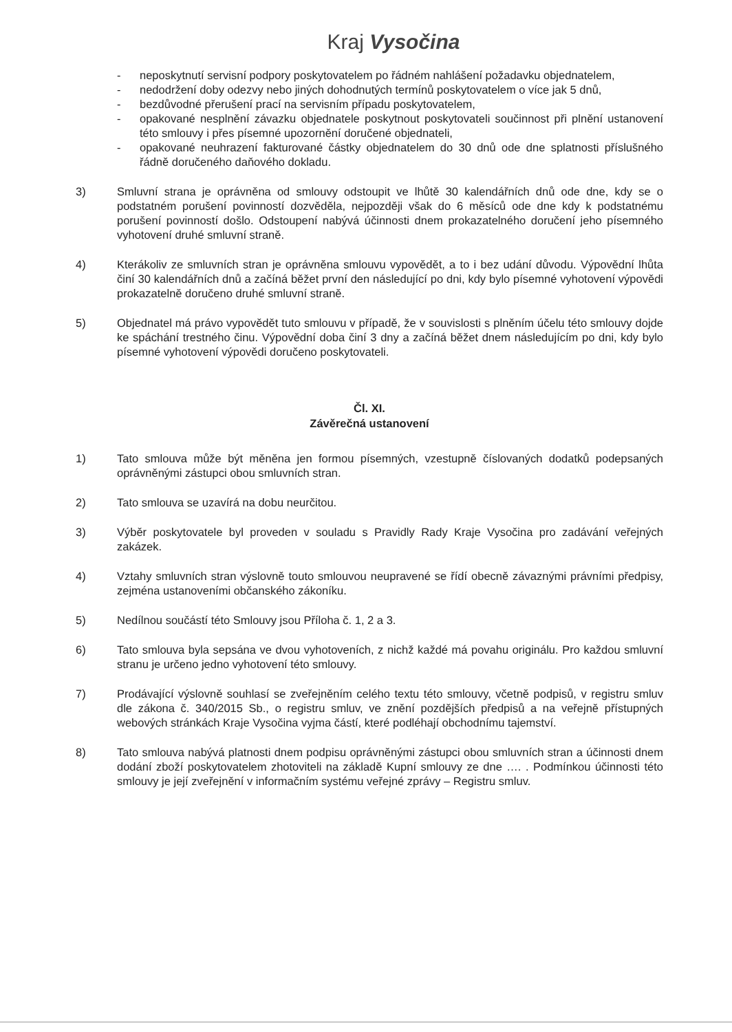Kraj Vysočina
- neposkytnutí servisní podpory poskytovatelem po řádném nahlášení požadavku objednatelem,
- nedodržení doby odezvy nebo jiných dohodnutých termínů poskytovatelem o více jak 5 dnů,
- bezdůvodné přerušení prací na servisním případu poskytovatelem,
- opakované nesplnění závazku objednatele poskytnout poskytovateli součinnost při plnění ustanovení této smlouvy i přes písemné upozornění doručené objednateli,
- opakované neuhrazení fakturované částky objednatelem do 30 dnů ode dne splatnosti příslušného řádně doručeného daňového dokladu.
3) Smluvní strana je oprávněna od smlouvy odstoupit ve lhůtě 30 kalendářních dnů ode dne, kdy se o podstatném porušení povinností dozvěděla, nejpozději však do 6 měsíců ode dne kdy k podstatnému porušení povinností došlo. Odstoupení nabývá účinnosti dnem prokazatelného doručení jeho písemného vyhotovení druhé smluvní straně.
4) Kterákoliv ze smluvních stran je oprávněna smlouvu vypovědět, a to i bez udání důvodu. Výpovědní lhůta činí 30 kalendářních dnů a začíná běžet první den následující po dni, kdy bylo písemné vyhotovení výpovědi prokazatelně doručeno druhé smluvní straně.
5) Objednatel má právo vypovědět tuto smlouvu v případě, že v souvislosti s plněním účelu této smlouvy dojde ke spáchání trestného činu. Výpovědní doba činí 3 dny a začíná běžet dnem následujícím po dni, kdy bylo písemné vyhotovení výpovědi doručeno poskytovateli.
Čl. XI.
Závěrečná ustanovení
1) Tato smlouva může být měněna jen formou písemných, vzestupně číslovaných dodatků podepsaných oprávněnými zástupci obou smluvních stran.
2) Tato smlouva se uzavírá na dobu neurčitou.
3) Výběr poskytovatele byl proveden v souladu s Pravidly Rady Kraje Vysočina pro zadávání veřejných zakázek.
4) Vztahy smluvních stran výslovně touto smlouvou neupravené se řídí obecně závaznými právními předpisy, zejména ustanoveními občanského zákoníku.
5) Nedílnou součástí této Smlouvy jsou Příloha č. 1, 2 a 3.
6) Tato smlouva byla sepsána ve dvou vyhotoveních, z nichž každé má povahu originálu. Pro každou smluvní stranu je určeno jedno vyhotovení této smlouvy.
7) Prodávající výslovně souhlasí se zveřejněním celého textu této smlouvy, včetně podpisů, v registru smluv dle zákona č. 340/2015 Sb., o registru smluv, ve znění pozdějších předpisů a na veřejně přístupných webových stránkách Kraje Vysočina vyjma částí, které podléhají obchodnímu tajemství.
8) Tato smlouva nabývá platnosti dnem podpisu oprávněnými zástupci obou smluvních stran a účinnosti dnem dodání zboží poskytovatelem zhotoviteli na základě Kupní smlouvy ze dne …. . Podmínkou účinnosti této smlouvy je její zveřejnění v informačním systému veřejné zprávy – Registru smluv.